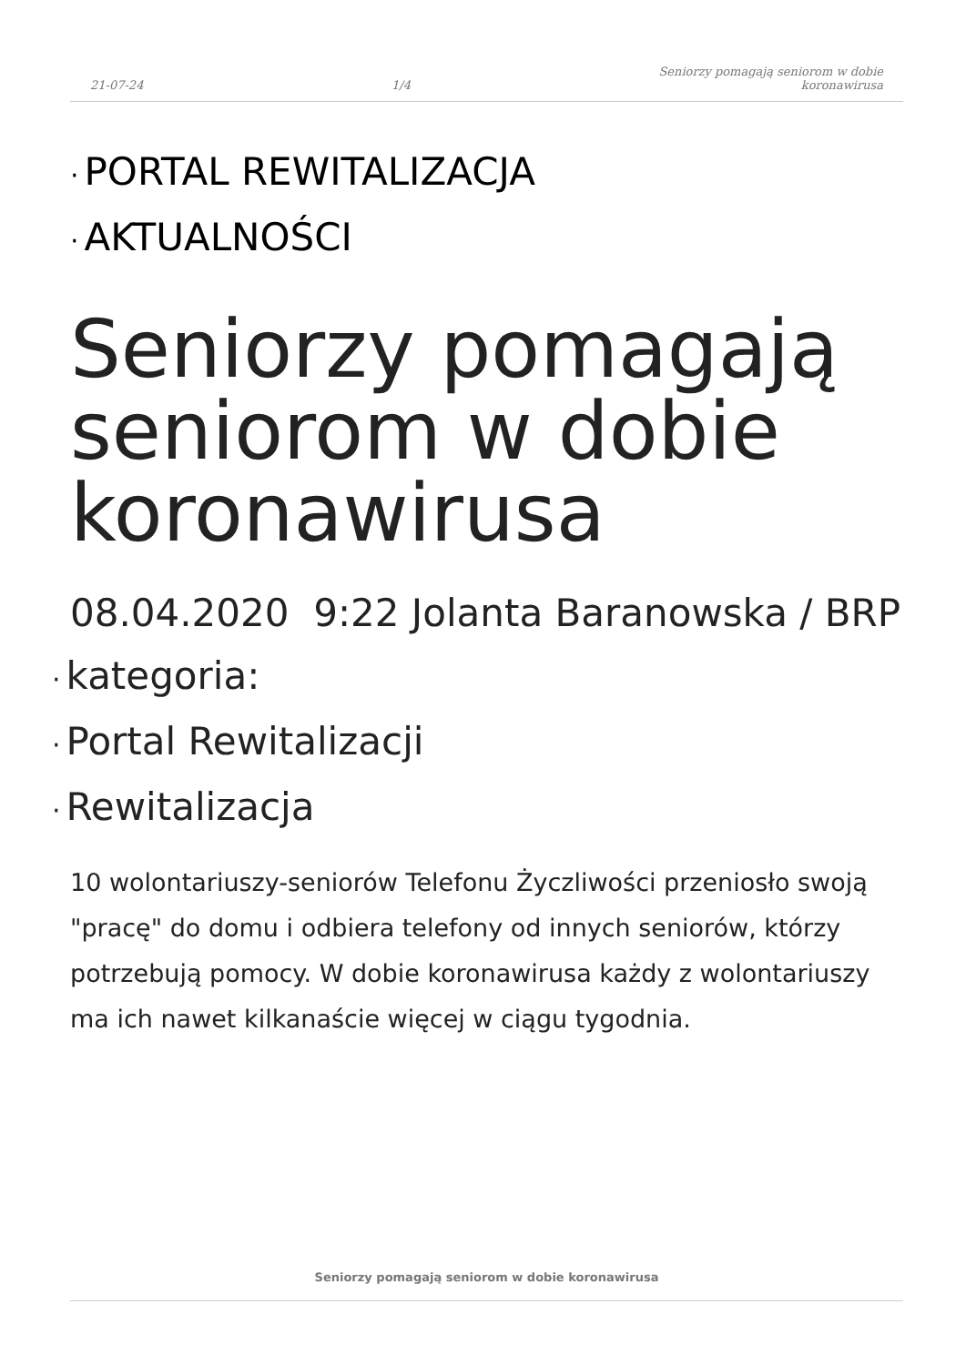21-07-24 1/4 Seniorzy pomagają seniorom w dobie
koronawirusa
PORTAL REWITALIZACJA
AKTUALNOŚCI
Seniorzy pomagają seniorom w dobie koronawirusa
08.04.2020 9:22 Jolanta Baranowska / BRP
kategoria:
Portal Rewitalizacji
Rewitalizacja
10 wolontariuszy-seniorów Telefonu Życzliwości przeniosło swoją "pracę" do domu i odbiera telefony od innych seniorów, którzy potrzebują pomocy. W dobie koronawirusa każdy z wolontariuszy ma ich nawet kilkanaście więcej w ciągu tygodnia.
Seniorzy pomagają seniorom w dobie koronawirusa